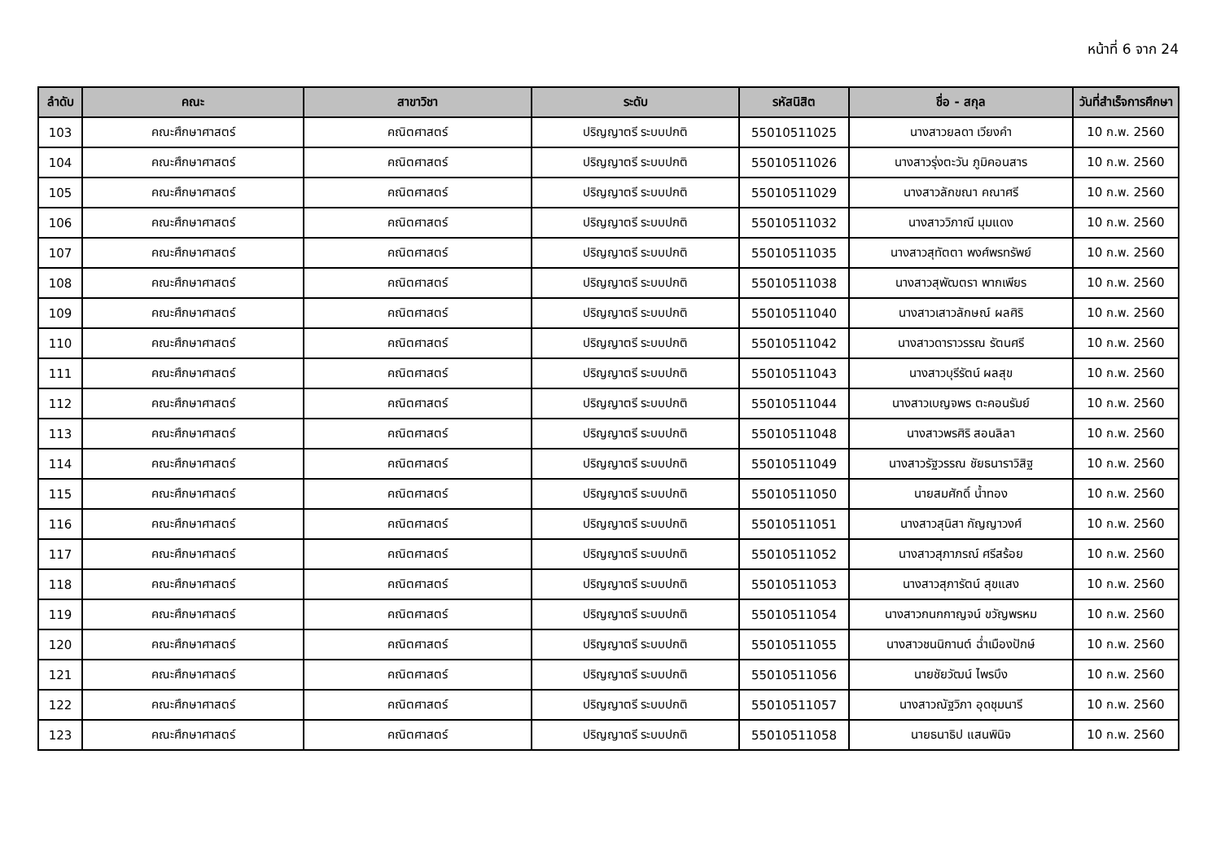หน้าที่ 6 จาก 24
| ลำดับ | คณะ | สาขาวิชา | ระดับ | รหัสนิสิต | ชื่อ - สกุล | วันที่สำเร็จการศึกษา |
| --- | --- | --- | --- | --- | --- | --- |
| 103 | คณะศึกษาศาสตร์ | คณิตศาสตร์ | ปริญญาตรี ระบบปกติ | 55010511025 | นางสาวยลดา เวียงคำ | 10 ก.พ. 2560 |
| 104 | คณะศึกษาศาสตร์ | คณิตศาสตร์ | ปริญญาตรี ระบบปกติ | 55010511026 | นางสาวรุ่งตะวัน ภูมิคอนสาร | 10 ก.พ. 2560 |
| 105 | คณะศึกษาศาสตร์ | คณิตศาสตร์ | ปริญญาตรี ระบบปกติ | 55010511029 | นางสาวลักขณา คณาศรี | 10 ก.พ. 2560 |
| 106 | คณะศึกษาศาสตร์ | คณิตศาสตร์ | ปริญญาตรี ระบบปกติ | 55010511032 | นางสาววิภาณี มุมแดง | 10 ก.พ. 2560 |
| 107 | คณะศึกษาศาสตร์ | คณิตศาสตร์ | ปริญญาตรี ระบบปกติ | 55010511035 | นางสาวสุทัตตา พงศ์พรทรัพย์ | 10 ก.พ. 2560 |
| 108 | คณะศึกษาศาสตร์ | คณิตศาสตร์ | ปริญญาตรี ระบบปกติ | 55010511038 | นางสาวสุพัฒตรา พากเพียร | 10 ก.พ. 2560 |
| 109 | คณะศึกษาศาสตร์ | คณิตศาสตร์ | ปริญญาตรี ระบบปกติ | 55010511040 | นางสาวเสาวลักษณ์ ผลศิริ | 10 ก.พ. 2560 |
| 110 | คณะศึกษาศาสตร์ | คณิตศาสตร์ | ปริญญาตรี ระบบปกติ | 55010511042 | นางสาวดาราวรรณ รัตนศรี | 10 ก.พ. 2560 |
| 111 | คณะศึกษาศาสตร์ | คณิตศาสตร์ | ปริญญาตรี ระบบปกติ | 55010511043 | นางสาวบุรีรัตน์ ผลสุข | 10 ก.พ. 2560 |
| 112 | คณะศึกษาศาสตร์ | คณิตศาสตร์ | ปริญญาตรี ระบบปกติ | 55010511044 | นางสาวเบญจพร ตะคอนรัมย์ | 10 ก.พ. 2560 |
| 113 | คณะศึกษาศาสตร์ | คณิตศาสตร์ | ปริญญาตรี ระบบปกติ | 55010511048 | นางสาวพรศิริ สอนลิลา | 10 ก.พ. 2560 |
| 114 | คณะศึกษาศาสตร์ | คณิตศาสตร์ | ปริญญาตรี ระบบปกติ | 55010511049 | นางสาวรัฐวรรณ ชัยธนาราวิสิฐ | 10 ก.พ. 2560 |
| 115 | คณะศึกษาศาสตร์ | คณิตศาสตร์ | ปริญญาตรี ระบบปกติ | 55010511050 | นายสมศักดิ์ น้ำทอง | 10 ก.พ. 2560 |
| 116 | คณะศึกษาศาสตร์ | คณิตศาสตร์ | ปริญญาตรี ระบบปกติ | 55010511051 | นางสาวสุนิสา กัญญาวงศ์ | 10 ก.พ. 2560 |
| 117 | คณะศึกษาศาสตร์ | คณิตศาสตร์ | ปริญญาตรี ระบบปกติ | 55010511052 | นางสาวสุภาภรณ์ ศรีสร้อย | 10 ก.พ. 2560 |
| 118 | คณะศึกษาศาสตร์ | คณิตศาสตร์ | ปริญญาตรี ระบบปกติ | 55010511053 | นางสาวสุภารัตน์ สุขแสง | 10 ก.พ. 2560 |
| 119 | คณะศึกษาศาสตร์ | คณิตศาสตร์ | ปริญญาตรี ระบบปกติ | 55010511054 | นางสาวกนกกาญจน์ ขวัญพรหม | 10 ก.พ. 2560 |
| 120 | คณะศึกษาศาสตร์ | คณิตศาสตร์ | ปริญญาตรี ระบบปกติ | 55010511055 | นางสาวชนนิกานต์ ฉ่ำเมืองปักษ์ | 10 ก.พ. 2560 |
| 121 | คณะศึกษาศาสตร์ | คณิตศาสตร์ | ปริญญาตรี ระบบปกติ | 55010511056 | นายชัยวัฒน์ ไพรบึง | 10 ก.พ. 2560 |
| 122 | คณะศึกษาศาสตร์ | คณิตศาสตร์ | ปริญญาตรี ระบบปกติ | 55010511057 | นางสาวณัฐวิภา อุดชุมนารี | 10 ก.พ. 2560 |
| 123 | คณะศึกษาศาสตร์ | คณิตศาสตร์ | ปริญญาตรี ระบบปกติ | 55010511058 | นายธนาธิป แสนพินิจ | 10 ก.พ. 2560 |